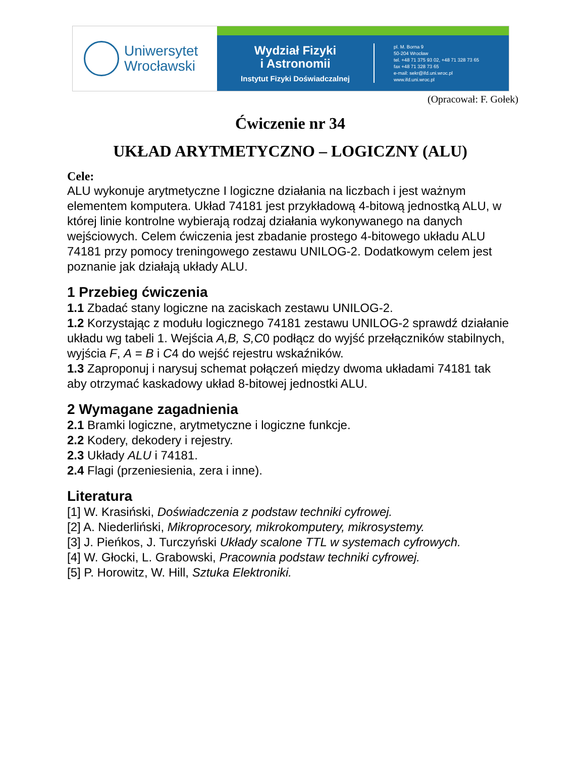Uniwersytet
Wrocławski
Wydział Fizyki
i Astronomii
Instytut Fizyki Doświadczalnej
pl. M. Borna 9
50-204 Wrocław
tel. +48 71 375 93 02, +48 71 328 73 65
fax +48 71 328 73 65
e-mail: sekr@ifd.uni.wroc.pl
www.ifd.uni.wroc.pl
(Opracował: F. Gołek)
Ćwiczenie nr 34
UKŁAD ARYTMETYCZNO – LOGICZNY (ALU)
Cele:
ALU wykonuje arytmetyczne I logiczne działania na liczbach i jest ważnym elementem komputera. Układ 74181 jest przykładową 4-bitową jednostką ALU, w której linie kontrolne wybierają rodzaj działania wykonywanego na danych wejściowych. Celem ćwiczenia jest zbadanie prostego 4-bitowego układu ALU 74181 przy pomocy treningowego zestawu UNILOG-2. Dodatkowym celem jest poznanie jak działają układy ALU.
1 Przebieg ćwiczenia
1.1 Zbadać stany logiczne na zaciskach zestawu UNILOG-2.
1.2 Korzystając z modułu logicznego 74181 zestawu UNILOG-2 sprawdź działanie układu wg tabeli 1. Wejścia A,B, S,C0 podłącz do wyjść przełączników stabilnych, wyjścia F, A = B i C4 do wejść rejestru wskaźników.
1.3 Zaproponuj i narysuj schemat połączeń między dwoma układami 74181 tak aby otrzymać kaskadowy układ 8-bitowej jednostki ALU.
2 Wymagane zagadnienia
2.1 Bramki logiczne, arytmetyczne i logiczne funkcje.
2.2 Kodery, dekodery i rejestry.
2.3 Układy ALU i 74181.
2.4 Flagi (przeniesienia, zera i inne).
Literatura
[1] W. Krasiński, Doświadczenia z podstaw techniki cyfrowej.
[2] A. Niederliński, Mikroprocesory, mikrokomputery, mikrosystemy.
[3] J. Pieńkos, J. Turczyński Układy scalone TTL w systemach cyfrowych.
[4] W. Głocki, L. Grabowski, Pracownia podstaw techniki cyfrowej.
[5] P. Horowitz, W. Hill, Sztuka Elektroniki.